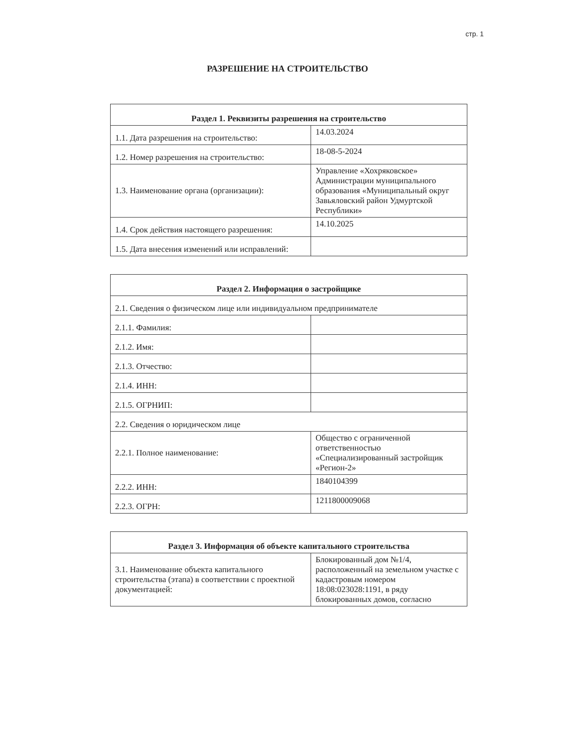стр. 1
РАЗРЕШЕНИЕ НА СТРОИТЕЛЬСТВО
| Раздел 1. Реквизиты разрешения на строительство | |
| --- | --- |
| 1.1. Дата разрешения на строительство: | 14.03.2024 |
| 1.2. Номер разрешения на строительство: | 18-08-5-2024 |
| 1.3. Наименование органа (организации): | Управление «Хохряковское» Администрации муниципального образования «Муниципальный округ Завьяловский район Удмуртской Республики» |
| 1.4. Срок действия настоящего разрешения: | 14.10.2025 |
| 1.5. Дата внесения изменений или исправлений: | |
| Раздел 2. Информация о застройщике | |
| --- | --- |
| 2.1. Сведения о физическом лице или индивидуальном предпринимателе | |
| 2.1.1. Фамилия: | |
| 2.1.2. Имя: | |
| 2.1.3. Отчество: | |
| 2.1.4. ИНН: | |
| 2.1.5. ОГРНИП: | |
| 2.2. Сведения о юридическом лице | |
| 2.2.1. Полное наименование: | Общество с ограниченной ответственностью «Специализированный застройщик «Регион-2» |
| 2.2.2. ИНН: | 1840104399 |
| 2.2.3. ОГРН: | 1211800009068 |
| Раздел 3. Информация об объекте капитального строительства | |
| --- | --- |
| 3.1. Наименование объекта капитального строительства (этапа) в соответствии с проектной документацией: | Блокированный дом №1/4, расположенный на земельном участке с кадастровым номером 18:08:023028:1191, в ряду блокированных домов, согласно |